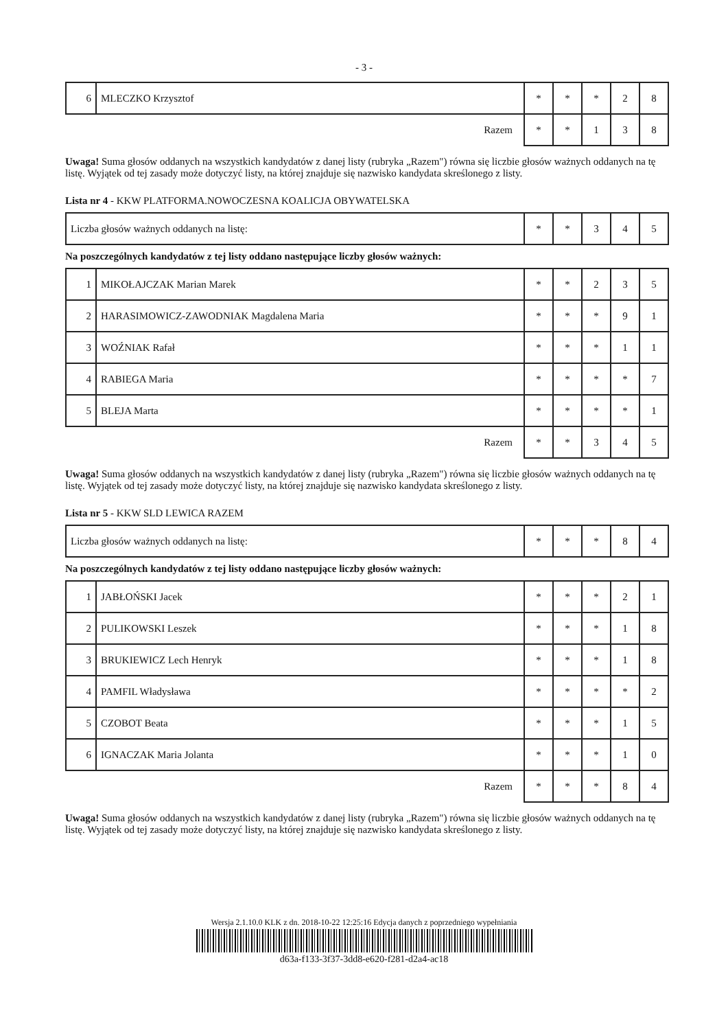- 3 -
| 6 | MLECZKO Krzysztof | * | * | * | 2 | 8 |
| Razem | | * | * | 1 | 3 | 8 |
Uwaga! Suma głosów oddanych na wszystkich kandydatów z danej listy (rubryka „Razem") równa się liczbie głosów ważnych oddanych na tę listę. Wyjątek od tej zasady może dotyczyć listy, na której znajduje się nazwisko kandydata skreślonego z listy.
Lista nr 4 - KKW PLATFORMA.NOWOCZESNA KOALICJA OBYWATELSKA
| Liczba głosów ważnych oddanych na listę: | * | * | 3 | 4 | 5 |
Na poszczególnych kandydatów z tej listy oddano następujące liczby głosów ważnych:
| 1 | MIKOŁAJCZAK Marian Marek | * | * | 2 | 3 | 5 |
| 2 | HARASIMOWICZ-ZAWODNIAK Magdalena Maria | * | * | * | 9 | 1 |
| 3 | WOŹNIAK Rafał | * | * | * | 1 | 1 |
| 4 | RABIEGA Maria | * | * | * | * | 7 |
| 5 | BLEJA Marta | * | * | * | * | 1 |
| Razem | | * | * | 3 | 4 | 5 |
Uwaga! Suma głosów oddanych na wszystkich kandydatów z danej listy (rubryka „Razem") równa się liczbie głosów ważnych oddanych na tę listę. Wyjątek od tej zasady może dotyczyć listy, na której znajduje się nazwisko kandydata skreślonego z listy.
Lista nr 5 - KKW SLD LEWICA RAZEM
| Liczba głosów ważnych oddanych na listę: | * | * | * | 8 | 4 |
Na poszczególnych kandydatów z tej listy oddano następujące liczby głosów ważnych:
| 1 | JABŁOŃSKI Jacek | * | * | * | 2 | 1 |
| 2 | PULIKOWSKI Leszek | * | * | * | 1 | 8 |
| 3 | BRUKIEWICZ Lech Henryk | * | * | * | 1 | 8 |
| 4 | PAMFIL Władysława | * | * | * | * | 2 |
| 5 | CZOBOT Beata | * | * | * | 1 | 5 |
| 6 | IGNACZAK Maria Jolanta | * | * | * | 1 | 0 |
| Razem | | * | * | * | 8 | 4 |
Uwaga! Suma głosów oddanych na wszystkich kandydatów z danej listy (rubryka „Razem") równa się liczbie głosów ważnych oddanych na tę listę. Wyjątek od tej zasady może dotyczyć listy, na której znajduje się nazwisko kandydata skreślonego z listy.
Wersja 2.1.10.0 KLK z dn. 2018-10-22 12:25:16 Edycja danych z poprzedniego wypełniania
d63a-f133-3f37-3dd8-e620-f281-d2a4-ac18